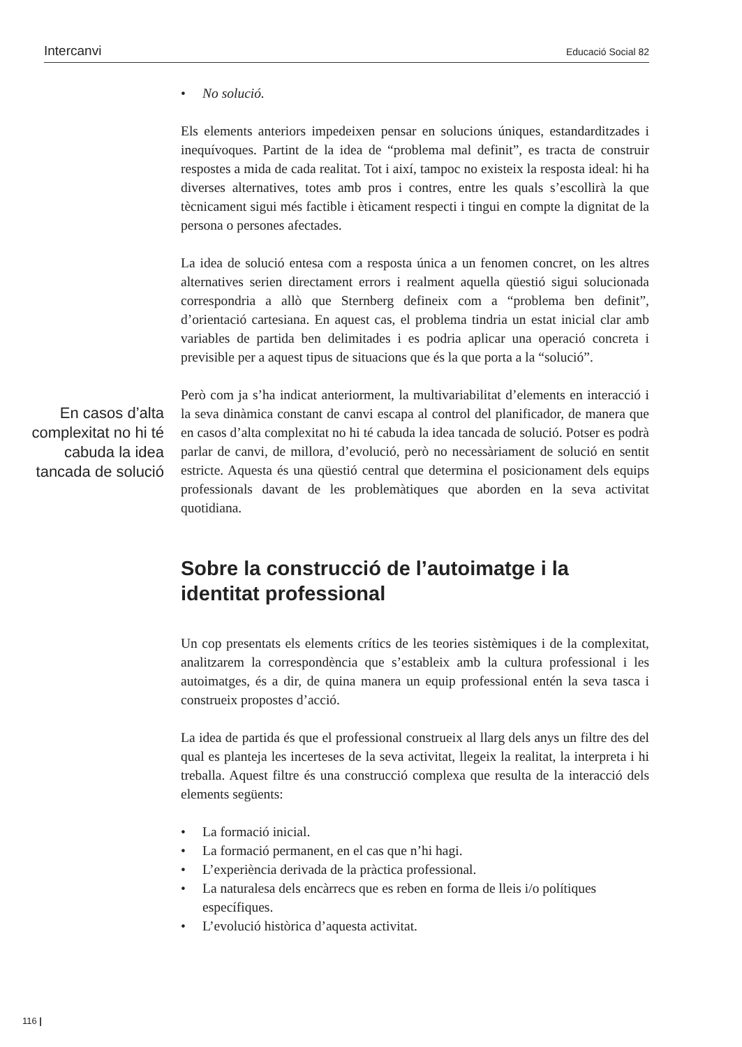Intercanvi Educació Social 82
En casos d’alta complexitat no hi té cabuda la idea tancada de solució
• No solució.
Els elements anteriors impedeixen pensar en solucions úniques, estandardit­zades i inequívoques. Partint de la idea de “problema mal definit”, es tracta de construir respostes a mida de cada realitat. Tot i així, tampoc no existeix la resposta ideal: hi ha diverses alternatives, totes amb pros i contres, entre les quals s’escollirà la que tècnicament sigui més factible i èticament respecti i tingui en compte la dignitat de la persona o persones afectades.
La idea de solució entesa com a resposta única a un fenomen concret, on les altres alternatives serien directament errors i realment aquella qüestió sigui solucionada correspondria a allò que Sternberg defineix com a “problema ben definit”, d’orientació cartesiana. En aquest cas, el problema tindria un estat inicial clar amb variables de partida ben delimitades i es podria aplicar una operació concreta i previsible per a aquest tipus de situacions que és la que porta a la “solució”.
Però com ja s’ha indicat anteriorment, la multivariabilitat d’elements en in­teracció i la seva dinàmica constant de canvi escapa al control del planifi­cador, de manera que en casos d’alta complexitat no hi té cabuda la idea tancada de solució. Potser es podrà parlar de canvi, de millora, d’evolució, però no necessàriament de solució en sentit estricte. Aquesta és una qüestió central que determina el posicionament dels equips professionals davant de les problemàtiques que aborden en la seva activitat quotidiana.
Sobre la construcció de l’autoimatge i la identitat professional
Un cop presentats els elements crítics de les teories sistèmiques i de la com­plexitat, analitzarem la correspondència que s’estableix amb la cultura pro­fessional i les autoimatges, és a dir, de quina manera un equip professional entén la seva tasca i construeix propostes d’acció.
La idea de partida és que el professional construeix al llarg dels anys un filtre des del qual es planteja les incerteses de la seva activitat, llegeix la realitat, la interpreta i hi treballa. Aquest filtre és una construcció complexa que resulta de la interacció dels elements següents:
• La formació inicial.
• La formació permanent, en el cas que n’hi hagi.
• L’experiència derivada de la pràctica professional.
• La naturalesa dels encàrrecs que es reben en forma de lleis i/o polítiques específiques.
• L’evolució històrica d’aquesta activitat.
116 |